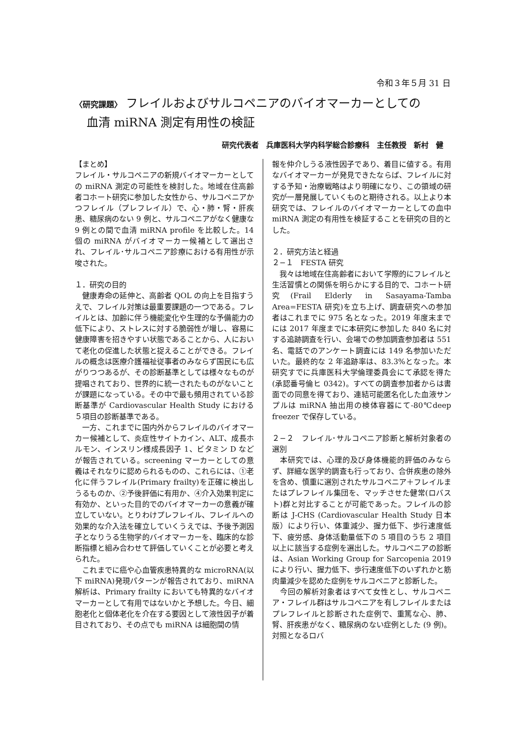令和３年５月 31 日
〈研究課題〉 フレイルおよびサルコペニアのバイオマーカーとしての
　血清 miRNA 測定有用性の検証
研究代表者　兵庫医科大学内科学総合診療科　主任教授　新村　健
【まとめ】
フレイル・サルコペニアの新規バイオマーカーとしての miRNA 測定の可能性を検討した。地域在住高齢者コホート研究に参加した女性から、サルコペニアかつフレイル（プレフレイル）で、心・肺・腎・肝疾患、糖尿病のない 9 例と、サルコペニアがなく健康な 9 例との間で血清 miRNA profile を比較した。14 個の miRNA がバイオマーカー候補として選出され、フレイル･サルコペニア診療における有用性が示唆された。
１．研究の目的
　健康寿命の延伸と、高齢者 QOL の向上を目指すうえで、フレイル対策は最重要課題の一つである。フレイルとは、加齢に伴う機能変化や生理的な予備能力の低下により、ストレスに対する脆弱性が増し、容易に健康障害を招きやすい状態であることから、人において老化の促進した状態と捉えることができる。フレイルの概念は医療介護福祉従事者のみならず国民にも広がりつつあるが、その診断基準としては様々なものが提唱されており、世界的に統一されたものがないことが課題になっている。その中で最も頻用されている診断基準が Cardiovascular Health Study における５項目の診断基準である。
　一方、これまでに国内外からフレイルのバイオマーカー候補として、炎症性サイトカイン、ALT、成長ホルモン、インスリン様成長因子 1、ビタミン D などが報告されている。screening マーカーとしての意義はそれなりに認められるものの、これらには、①老化に伴うフレイル(Primary frailty)を正確に検出しうるものか、②予後評価に有用か、④介入効果判定に有効か、といった目的でのバイオマーカーの意義が確立していない。とりわけプレフレイル、フレイルへの効果的な介入法を確立していくうえでは、予後予測因子となりうる生物学的バイオマーカーを、臨床的な診断指標と組み合わせて評価していくことが必要と考えられた。
　これまでに癌や心血管疾患特異的な microRNA(以下 miRNA)発現パターンが報告されており、miRNA 解析は、Primary frailty においても特異的なバイオマーカーとして有用ではないかと予想した。今日、細胞老化と個体老化を介在する要因として液性因子が着目されており、その点でも miRNA は細胞間の情
報を仲介しうる液性因子であり、着目に値する。有用なバイオマーカーが発見できたならば、フレイルに対する予知・治療戦略はより明確になり、この領域の研究が一層発展していくものと期待される。以上より本研究では、フレイルのバイオマーカーとしての血中 miRNA 測定の有用性を検証することを研究の目的とした。
２．研究方法と経過
２−１　FESTA 研究
　我々は地域在住高齢者において学際的にフレイルと生活習慣との関係を明らかにする目的で、コホート研究(Frail Elderly in Sasayama-Tamba Area=FESTA 研究)を立ち上げ、調査研究への参加者はこれまでに 975 名となった。2019 年度末までには 2017 年度までに本研究に参加した 840 名に対する追跡調査を行い、会場での参加調査参加者は 551 名、電話でのアンケート調査には 149 名参加いただいた。最終的な 2 年追跡率は、83.3%となった。本研究すでに兵庫医科大学倫理委員会にて承認を得た(承認番号倫ヒ 0342)。すべての調査参加者からは書面での同意を得ており、連結可能匿名化した血液サンプルは miRNA 抽出用の検体容器にて-80℃deep freezer で保存している。
２−２　フレイル･サルコペニア診断と解析対象者の選別
　本研究では、心理的及び身体機能的評価のみならず、詳細な医学的調査も行っており、合併疾患の除外を含め、慎重に選別されたサルコペニア＋フレイルまたはプレフレイル集団を、マッチさせた健常(ロバスト)群と対比することが可能であった。フレイルの診断は J-CHS (Cardiovascular Health Study 日本版）により行い、体重減少、握力低下、歩行速度低下、疲労感、身体活動量低下の 5 項目のうち 2 項目以上に該当する症例を選出した。サルコペニアの診断は、Asian Working Group for Sarcopenia 2019 により行い、握力低下、歩行速度低下のいずれかと筋肉量減少を認めた症例をサルコペニアと診断した。
　今回の解析対象者はすべて女性とし、サルコペニア・フレイル群はサルコペニアを有しフレイルまたはプレフレイルと診断された症例で、重篤な心、肺、腎、肝疾患がなく、糖尿病のない症例とした (9 例)。対照となるロバ